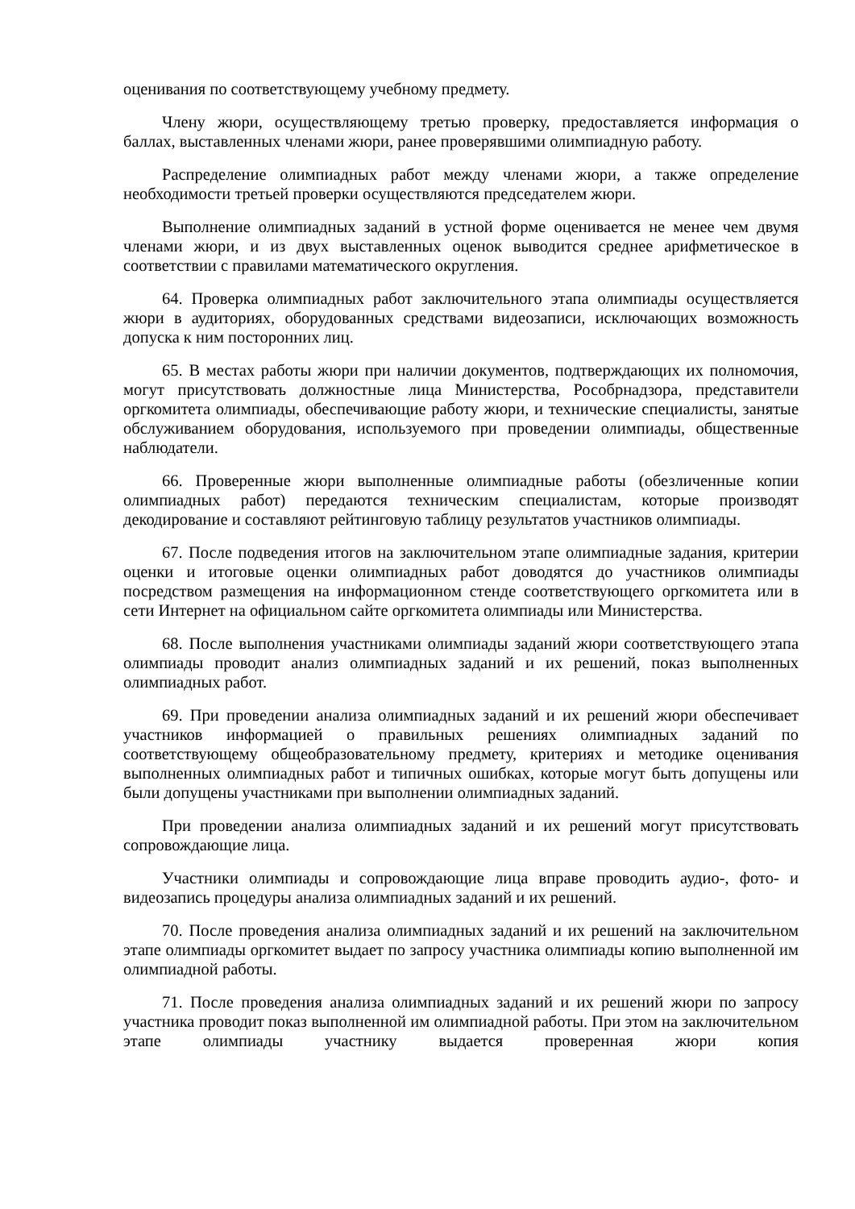оценивания по соответствующему учебному предмету.
Члену жюри, осуществляющему третью проверку, предоставляется информация о баллах, выставленных членами жюри, ранее проверявшими олимпиадную работу.
Распределение олимпиадных работ между членами жюри, а также определение необходимости третьей проверки осуществляются председателем жюри.
Выполнение олимпиадных заданий в устной форме оценивается не менее чем двумя членами жюри, и из двух выставленных оценок выводится среднее арифметическое в соответствии с правилами математического округления.
64. Проверка олимпиадных работ заключительного этапа олимпиады осуществляется жюри в аудиториях, оборудованных средствами видеозаписи, исключающих возможность допуска к ним посторонних лиц.
65. В местах работы жюри при наличии документов, подтверждающих их полномочия, могут присутствовать должностные лица Министерства, Рособрнадзора, представители оргкомитета олимпиады, обеспечивающие работу жюри, и технические специалисты, занятые обслуживанием оборудования, используемого при проведении олимпиады, общественные наблюдатели.
66. Проверенные жюри выполненные олимпиадные работы (обезличенные копии олимпиадных работ) передаются техническим специалистам, которые производят декодирование и составляют рейтинговую таблицу результатов участников олимпиады.
67. После подведения итогов на заключительном этапе олимпиадные задания, критерии оценки и итоговые оценки олимпиадных работ доводятся до участников олимпиады посредством размещения на информационном стенде соответствующего оргкомитета или в сети Интернет на официальном сайте оргкомитета олимпиады или Министерства.
68. После выполнения участниками олимпиады заданий жюри соответствующего этапа олимпиады проводит анализ олимпиадных заданий и их решений, показ выполненных олимпиадных работ.
69. При проведении анализа олимпиадных заданий и их решений жюри обеспечивает участников информацией о правильных решениях олимпиадных заданий по соответствующему общеобразовательному предмету, критериях и методике оценивания выполненных олимпиадных работ и типичных ошибках, которые могут быть допущены или были допущены участниками при выполнении олимпиадных заданий.
При проведении анализа олимпиадных заданий и их решений могут присутствовать сопровождающие лица.
Участники олимпиады и сопровождающие лица вправе проводить аудио-, фото- и видеозапись процедуры анализа олимпиадных заданий и их решений.
70. После проведения анализа олимпиадных заданий и их решений на заключительном этапе олимпиады оргкомитет выдает по запросу участника олимпиады копию выполненной им олимпиадной работы.
71. После проведения анализа олимпиадных заданий и их решений жюри по запросу участника проводит показ выполненной им олимпиадной работы. При этом на заключительном этапе олимпиады участнику выдается проверенная жюри копия